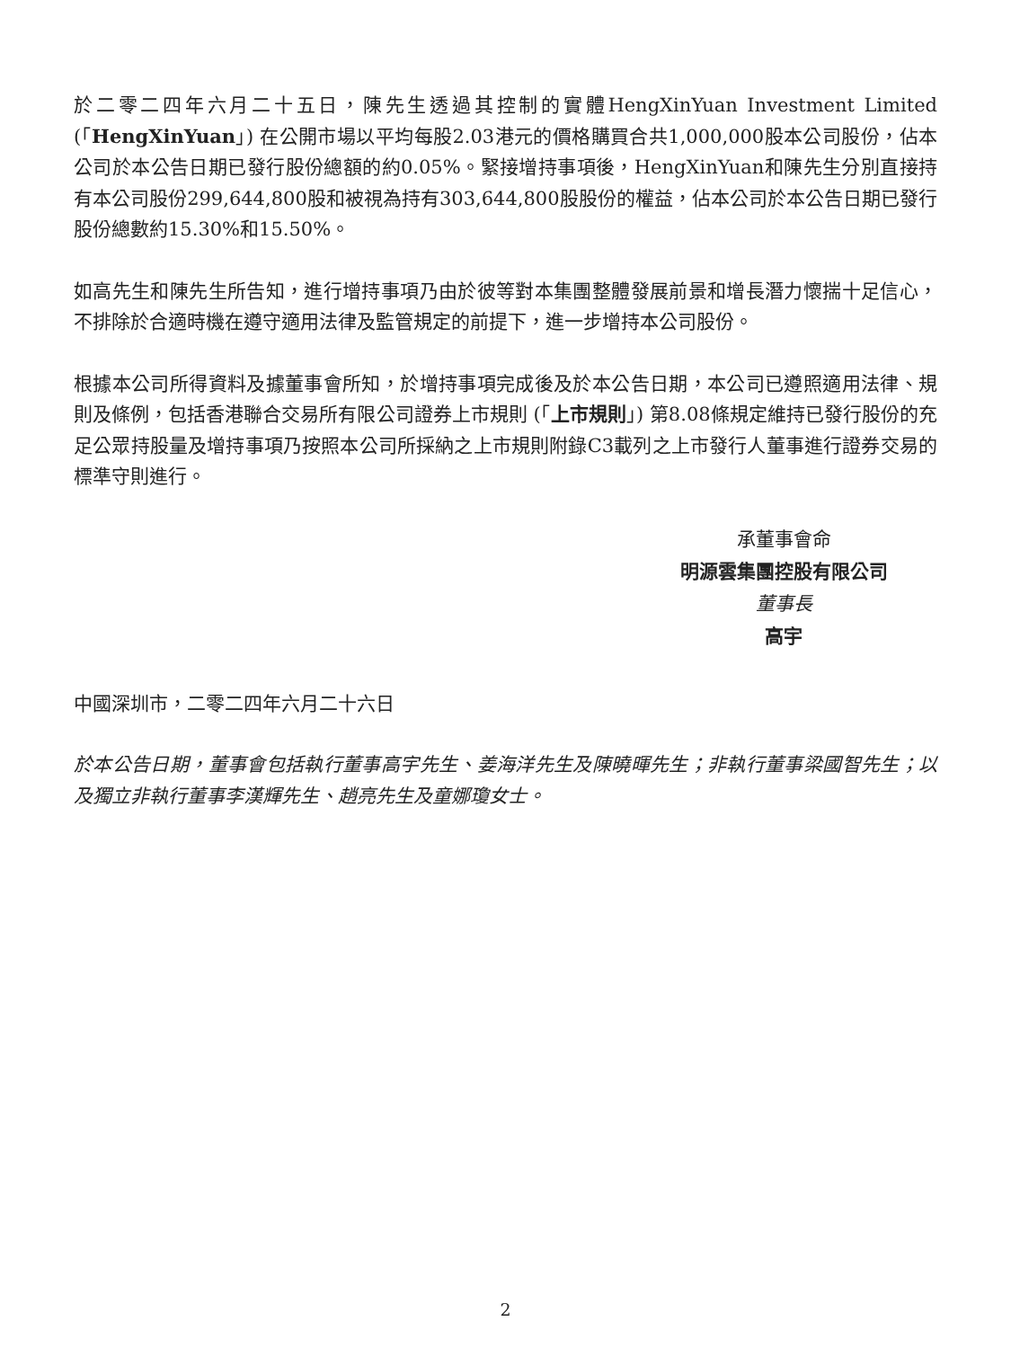於二零二四年六月二十五日，陳先生透過其控制的實體HengXinYuan Investment Limited (「HengXinYuan」) 在公開市場以平均每股2.03港元的價格購買合共1,000,000股本公司股份，佔本公司於本公告日期已發行股份總額的約0.05%。緊接增持事項後，HengXinYuan和陳先生分別直接持有本公司股份299,644,800股和被視為持有303,644,800股股份的權益，佔本公司於本公告日期已發行股份總數約15.30%和15.50%。
如高先生和陳先生所告知，進行增持事項乃由於彼等對本集團整體發展前景和增長潛力懷揣十足信心，不排除於合適時機在遵守適用法律及監管規定的前提下，進一步增持本公司股份。
根據本公司所得資料及據董事會所知，於增持事項完成後及於本公告日期，本公司已遵照適用法律、規則及條例，包括香港聯合交易所有限公司證券上市規則 (「上市規則」) 第8.08條規定維持已發行股份的充足公眾持股量及增持事項乃按照本公司所採納之上市規則附錄C3載列之上市發行人董事進行證券交易的標準守則進行。
承董事會命
明源雲集團控股有限公司
董事長
高宇
中國深圳市，二零二四年六月二十六日
於本公告日期，董事會包括執行董事高宇先生、姜海洋先生及陳曉暉先生；非執行董事梁國智先生；以及獨立非執行董事李漢輝先生、趙亮先生及童娜瓊女士。
2